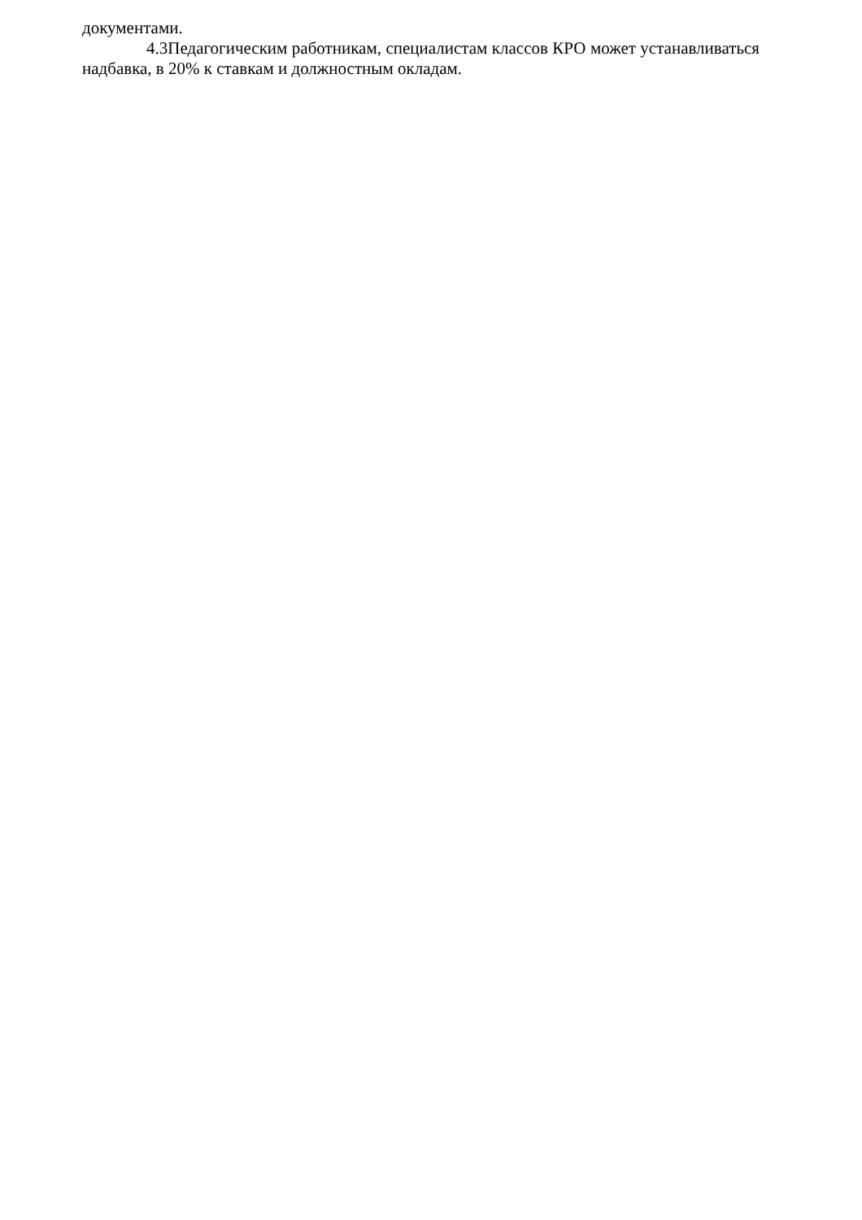документами.
4.3Педагогическим работникам, специалистам классов КРО может устанавливаться надбавка, в 20% к ставкам и должностным окладам.